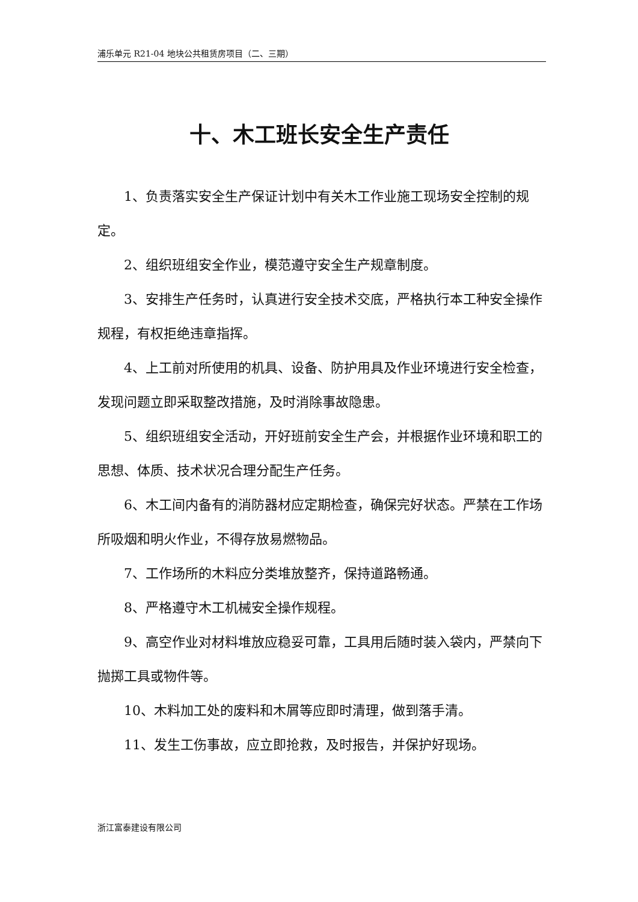浦乐单元 R21-04 地块公共租赁房项目（二、三期）
十、木工班长安全生产责任
1、负责落实安全生产保证计划中有关木工作业施工现场安全控制的规定。
2、组织班组安全作业，模范遵守安全生产规章制度。
3、安排生产任务时，认真进行安全技术交底，严格执行本工种安全操作规程，有权拒绝违章指挥。
4、上工前对所使用的机具、设备、防护用具及作业环境进行安全检查，发现问题立即采取整改措施，及时消除事故隐患。
5、组织班组安全活动，开好班前安全生产会，并根据作业环境和职工的思想、体质、技术状况合理分配生产任务。
6、木工间内备有的消防器材应定期检查，确保完好状态。严禁在工作场所吸烟和明火作业，不得存放易燃物品。
7、工作场所的木料应分类堆放整齐，保持道路畅通。
8、严格遵守木工机械安全操作规程。
9、高空作业对材料堆放应稳妥可靠，工具用后随时装入袋内，严禁向下抛掷工具或物件等。
10、木料加工处的废料和木屑等应即时清理，做到落手清。
11、发生工伤事故，应立即抢救，及时报告，并保护好现场。
浙江富泰建设有限公司